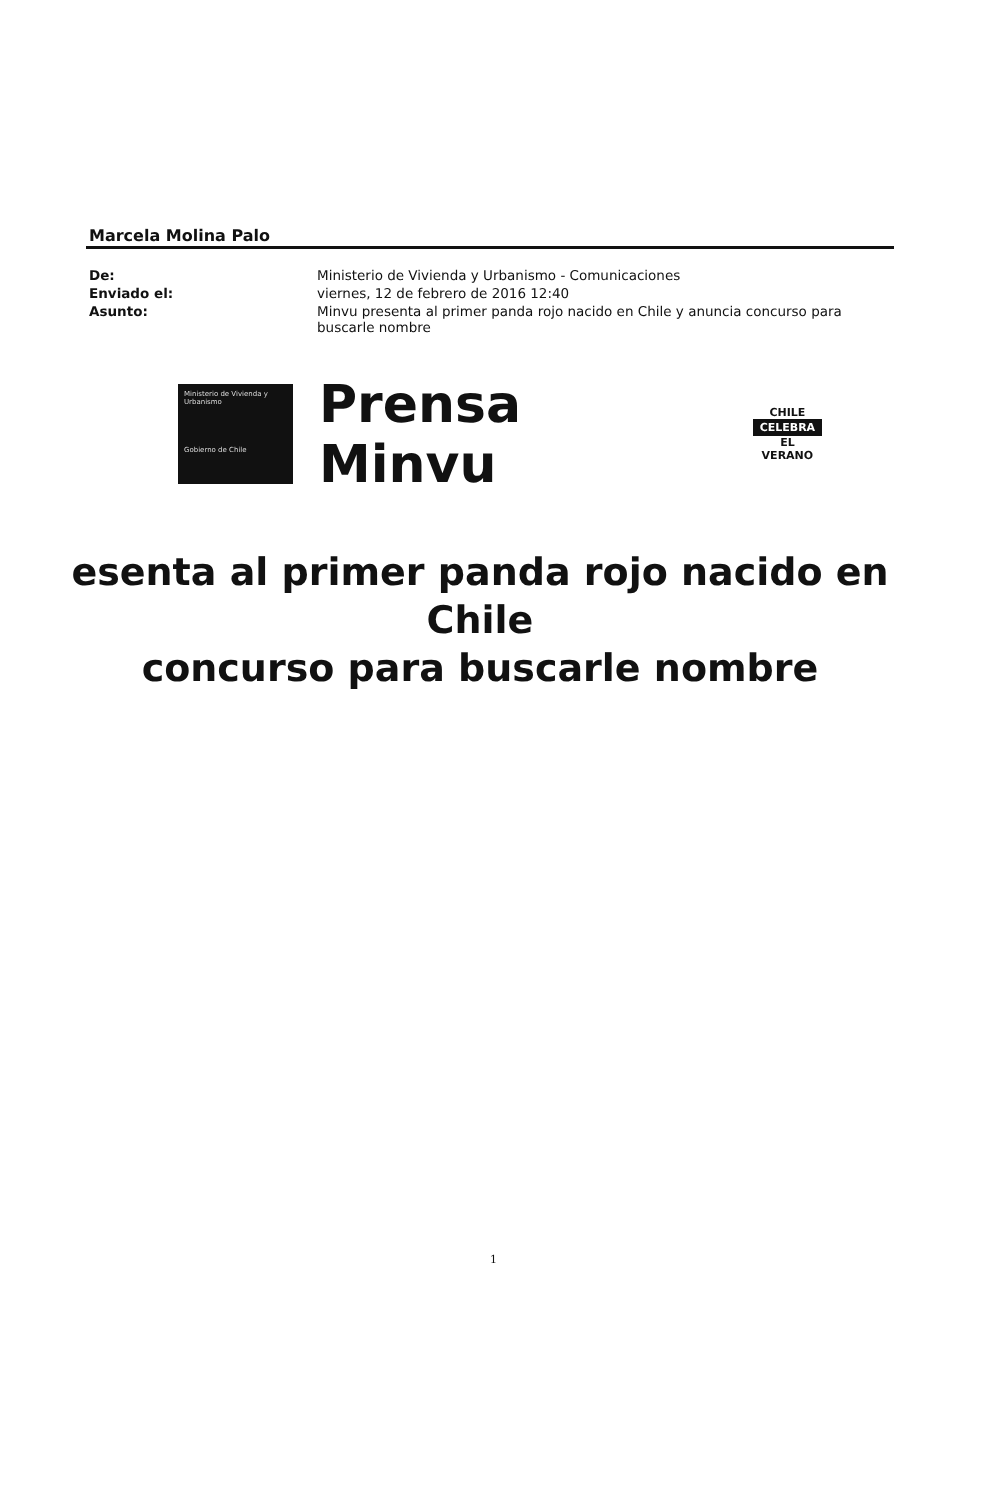Marcela Molina Palo
| De: | Ministerio de Vivienda y Urbanismo - Comunicaciones |
| Enviado el: | viernes, 12 de febrero de 2016 12:40 |
| Asunto: | Minvu presenta al primer panda rojo nacido en Chile y anuncia concurso para buscarle nombre |
Ministerio de Vivienda y Urbanismo
Gobierno de Chile
Prensa Minvu
CHILE
CELEBRA
EL VERANO
esenta al primer panda rojo nacido en Chile
concurso para buscarle nombre
1